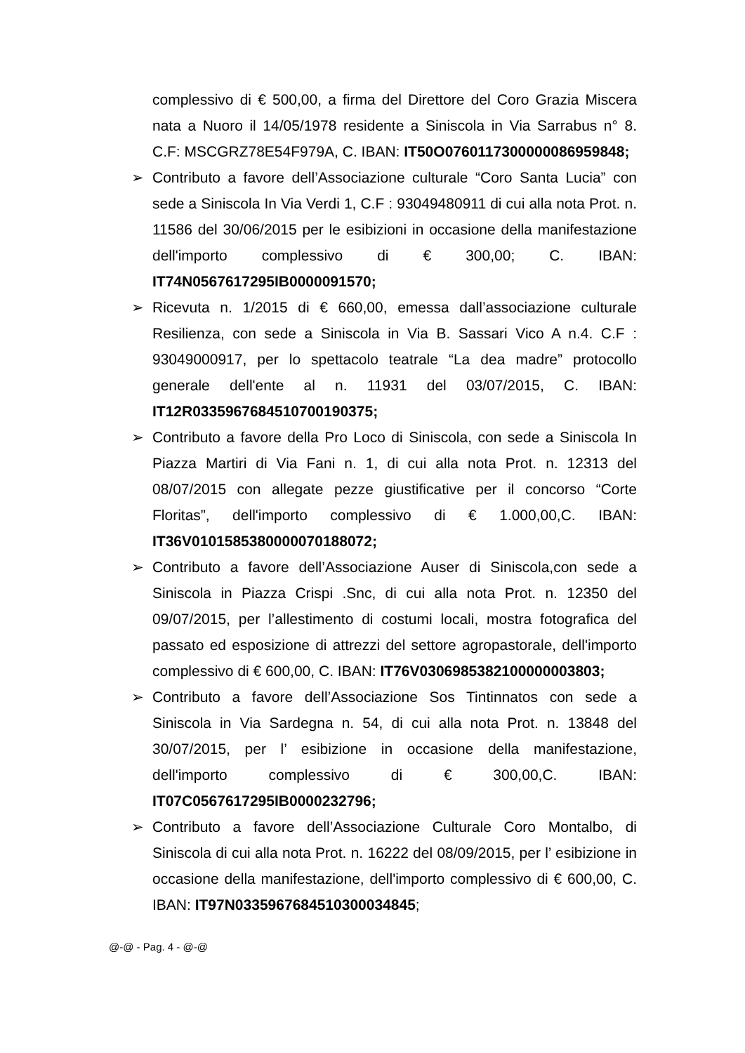complessivo di € 500,00, a firma del Direttore del Coro Grazia Miscera nata a Nuoro il 14/05/1978 residente a Siniscola in Via Sarrabus n° 8. C.F: MSCGRZ78E54F979A, C. IBAN: IT50O0760117300000086959848;
➢ Contributo a favore dell’Associazione culturale “Coro Santa Lucia” con sede a Siniscola In Via Verdi 1, C.F : 93049480911 di cui alla nota Prot. n. 11586 del 30/06/2015 per le esibizioni in occasione della manifestazione dell'importo complessivo di € 300,00; C. IBAN: IT74N0567617295IB0000091570;
➢ Ricevuta n. 1/2015 di € 660,00, emessa dall’associazione culturale Resilienza, con sede a Siniscola in Via B. Sassari Vico A n.4. C.F : 93049000917, per lo spettacolo teatrale “La dea madre” protocollo generale dell'ente al n. 11931 del 03/07/2015, C. IBAN: IT12R0335967684510700190375;
➢ Contributo a favore della Pro Loco di Siniscola, con sede a Siniscola In Piazza Martiri di Via Fani n. 1, di cui alla nota Prot. n. 12313 del 08/07/2015 con allegate pezze giustificative per il concorso “Corte Floritas”, dell'importo complessivo di € 1.000,00,C. IBAN: IT36V0101585380000070188072;
➢ Contributo a favore dell’Associazione Auser di Siniscola,con sede a Siniscola in Piazza Crispi .Snc, di cui alla nota Prot. n. 12350 del 09/07/2015, per l’allestimento di costumi locali, mostra fotografica del passato ed esposizione di attrezzi del settore agropastorale, dell'importo complessivo di € 600,00, C. IBAN: IT76V0306985382100000003803;
➢ Contributo a favore dell’Associazione Sos Tintinnatos con sede a Siniscola in Via Sardegna n. 54, di cui alla nota Prot. n. 13848 del 30/07/2015, per l’ esibizione in occasione della manifestazione, dell'importo complessivo di € 300,00,C. IBAN: IT07C0567617295IB0000232796;
➢ Contributo a favore dell’Associazione Culturale Coro Montalbo, di Siniscola di cui alla nota Prot. n. 16222 del 08/09/2015, per l’ esibizione in occasione della manifestazione, dell'importo complessivo di € 600,00, C. IBAN: IT97N0335967684510300034845;
@-@ - Pag. 4 - @-@